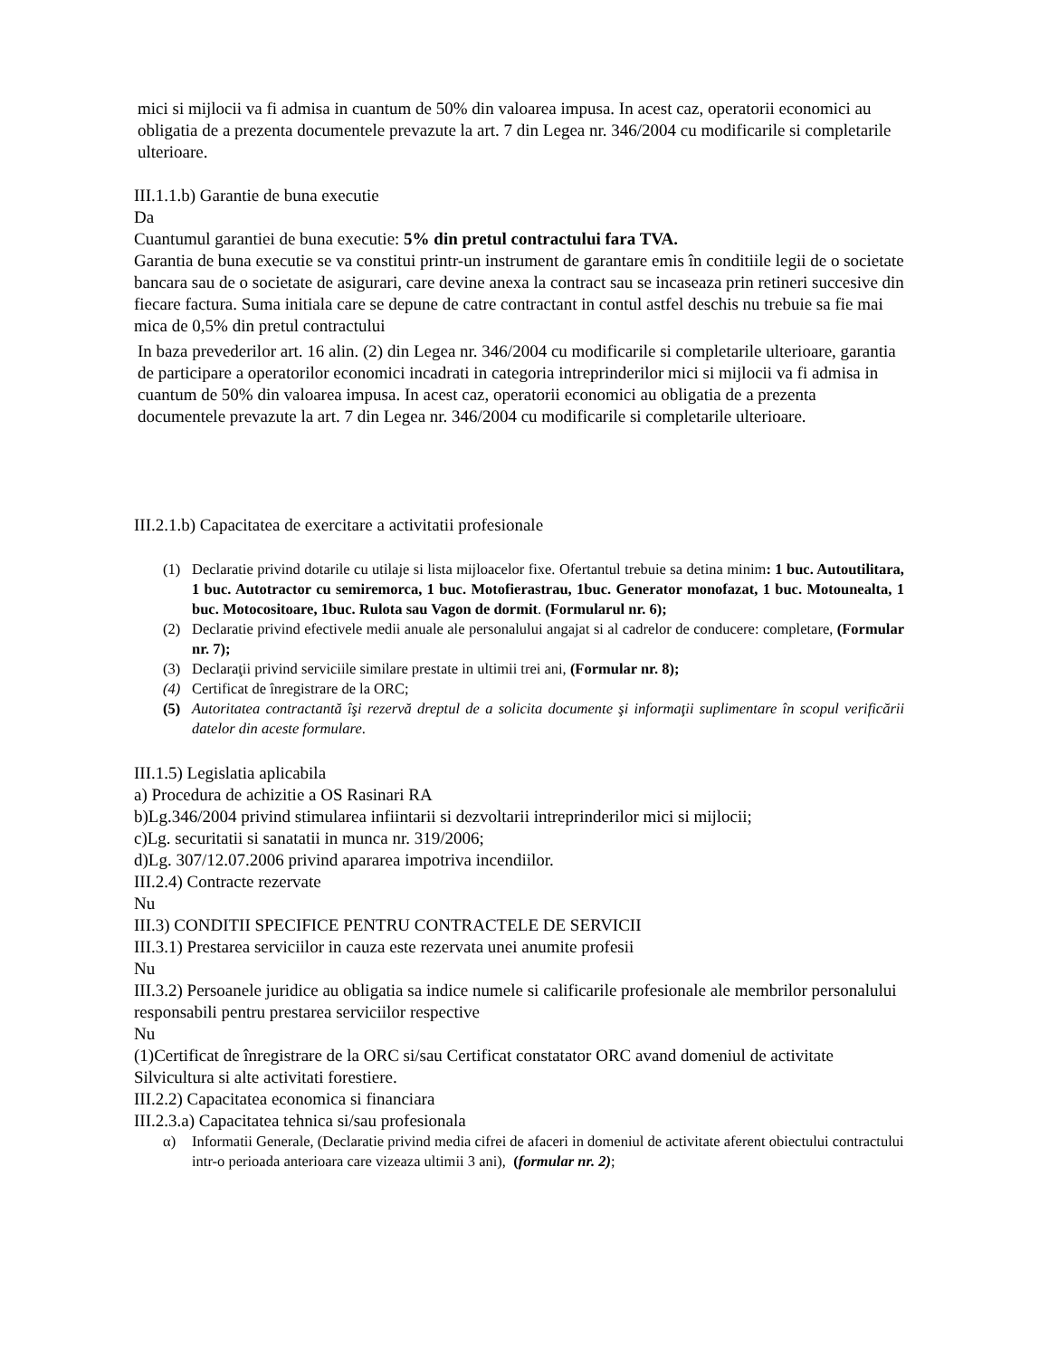mici si mijlocii va fi admisa in cuantum de 50% din valoarea impusa. In acest caz, operatorii economici au obligatia de a prezenta documentele prevazute la art. 7 din Legea nr. 346/2004 cu modificarile si completarile ulterioare.
III.1.1.b) Garantie de buna executie
Da
Cuantumul garantiei de buna executie: 5% din pretul contractului fara TVA.
Garantia de buna executie se va constitui printr-un instrument de garantare emis în conditiile legii de o societate bancara sau de o societate de asigurari, care devine anexa la contract sau se incaseaza prin retineri succesive din fiecare factura. Suma initiala care se depune de catre contractant in contul astfel deschis nu trebuie sa fie mai mica de 0,5% din pretul contractului
In baza prevederilor art. 16 alin. (2) din Legea nr. 346/2004 cu modificarile si completarile ulterioare, garantia de participare a operatorilor economici incadrati in categoria intreprinderilor mici si mijlocii va fi admisa in cuantum de 50% din valoarea impusa. In acest caz, operatorii economici au obligatia de a prezenta documentele prevazute la art. 7 din Legea nr. 346/2004 cu modificarile si completarile ulterioare.
III.2.1.b) Capacitatea de exercitare a activitatii profesionale
(1) Declaratie privind dotarile cu utilaje si lista mijloacelor fixe. Ofertantul trebuie sa detina minim: 1 buc. Autoutilitara, 1 buc. Autotractor cu semiremorca, 1 buc. Motofierastrau, 1buc. Generator monofazat, 1 buc. Motounealta, 1 buc. Motocositoare, 1buc. Rulota sau Vagon de dormit. (Formularul nr. 6);
(2) Declaratie privind efectivele medii anuale ale personalului angajat si al cadrelor de conducere: completare, (Formular nr. 7);
(3) Declaraţii privind serviciile similare prestate in ultimii trei ani, (Formular nr. 8);
(4) Certificat de înregistrare de la ORC;
(5) Autoritatea contractantă îşi rezervă dreptul de a solicita documente şi informaţii suplimentare în scopul verificării datelor din aceste formulare.
III.1.5) Legislatia aplicabila
a) Procedura de achizitie a OS Rasinari RA
b)Lg.346/2004 privind stimularea infiintarii si dezvoltarii intreprinderilor mici si mijlocii;
c)Lg. securitatii si sanatatii in munca nr. 319/2006;
d)Lg. 307/12.07.2006 privind apararea impotriva incendiilor.
III.2.4) Contracte rezervate
Nu
III.3) CONDITII SPECIFICE PENTRU CONTRACTELE DE SERVICII
III.3.1) Prestarea serviciilor in cauza este rezervata unei anumite profesii
Nu
III.3.2) Persoanele juridice au obligatia sa indice numele si calificarile profesionale ale membrilor personalului responsabili pentru prestarea serviciilor respective
Nu
(1)Certificat de înregistrare de la ORC si/sau Certificat constatator ORC avand domeniul de activitate Silvicultura si alte activitati forestiere.
III.2.2) Capacitatea economica si financiara
III.2.3.a) Capacitatea tehnica si/sau profesionala
α) Informatii Generale, (Declaratie privind media cifrei de afaceri in domeniul de activitate aferent obiectului contractului intr-o perioada anterioara care vizeaza ultimii 3 ani), (formular nr. 2);